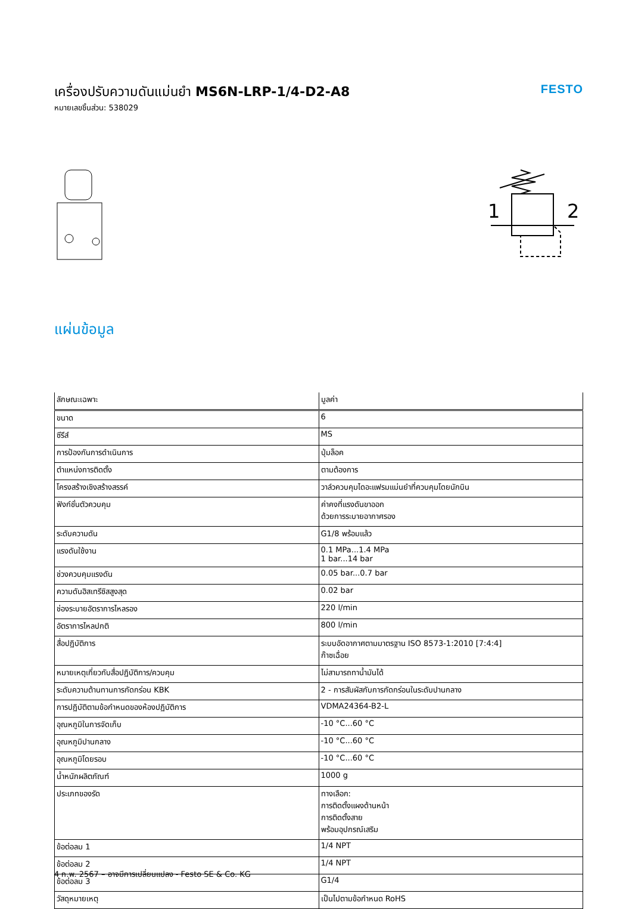เครื่องปรับความดันแม่นยำ MS6N-LRP-1/4-D2-A8
หมายเลขชิ้นส่วน: 538029
FESTO
1
2
แผ่นข้อมูล
| ลักษณะเฉพาะ | มูลค่า |
| --- | --- |
| ขนาด | 6 |
| ซีรีส์ | MS |
| การป้องกันการดำเนินการ | ปุ่มล็อค |
| ตำแหน่งการติดตั้ง | ตามต้องการ |
| โครงสร้างเชิงสร้างสรรค์ | วาล์วควบคุมไดอะแฟรมแม่นยำที่ควบคุมโดยนักบิน |
| ฟังก์ชั่นตัวควบคุม | ค่าคงที่แรงดันขาออก ด้วยการระบายอากาศรอง |
| ระดับความดัน | G1/8 พร้อมแล้ว |
| แรงดันใช้งาน | 0.1 MPa...1.4 MPa 1 bar...14 bar |
| ช่วงควบคุมแรงดัน | 0.05 bar...0.7 bar |
| ความดันฮิสเทรีซิสสูงสุด | 0.02 bar |
| ช่องระบายอัตราการไหลรอง | 220 l/min |
| อัตราการไหลปกติ | 800 l/min |
| สื่อปฏิบัติการ | ระบบอัดอากาศตามมาตรฐาน ISO 8573-1:2010 [7:4:4] ก๊าซเฉื่อย |
| หมายเหตุเกี่ยวกับสื่อปฏิบัติการ/ควบคุม | ไม่สามารถทาน้ำมันได้ |
| ระดับความต้านทานการกัดกร่อน KBK | 2 - การสัมผัสกับการกัดกร่อนในระดับปานกลาง |
| การปฏิบัติตามข้อกำหนดของห้องปฏิบัติการ | VDMA24364-B2-L |
| อุณหภูมิในการจัดเก็บ | -10 °C...60 °C |
| อุณหภูมิปานกลาง | -10 °C...60 °C |
| อุณหภูมิโดยรอบ | -10 °C...60 °C |
| น้ำหนักผลิตภัณฑ์ | 1000 g |
| ประเภทของรัด | ทางเลือก: การติดตั้งแผงด้านหน้า การติดตั้งสาย พร้อมอุปกรณ์เสริม |
| ข้อต่อลม 1 | 1/4 NPT |
| ข้อต่อลม 2 | 1/4 NPT |
| ข้อต่อลม 3 | G1/4 |
| วัสดุหมายเหตุ | เป็นไปตามข้อกำหนด RoHS |
4 ก.พ. 2567 – อาจมีการเปลี่ยนแปลง - Festo SE & Co. KG